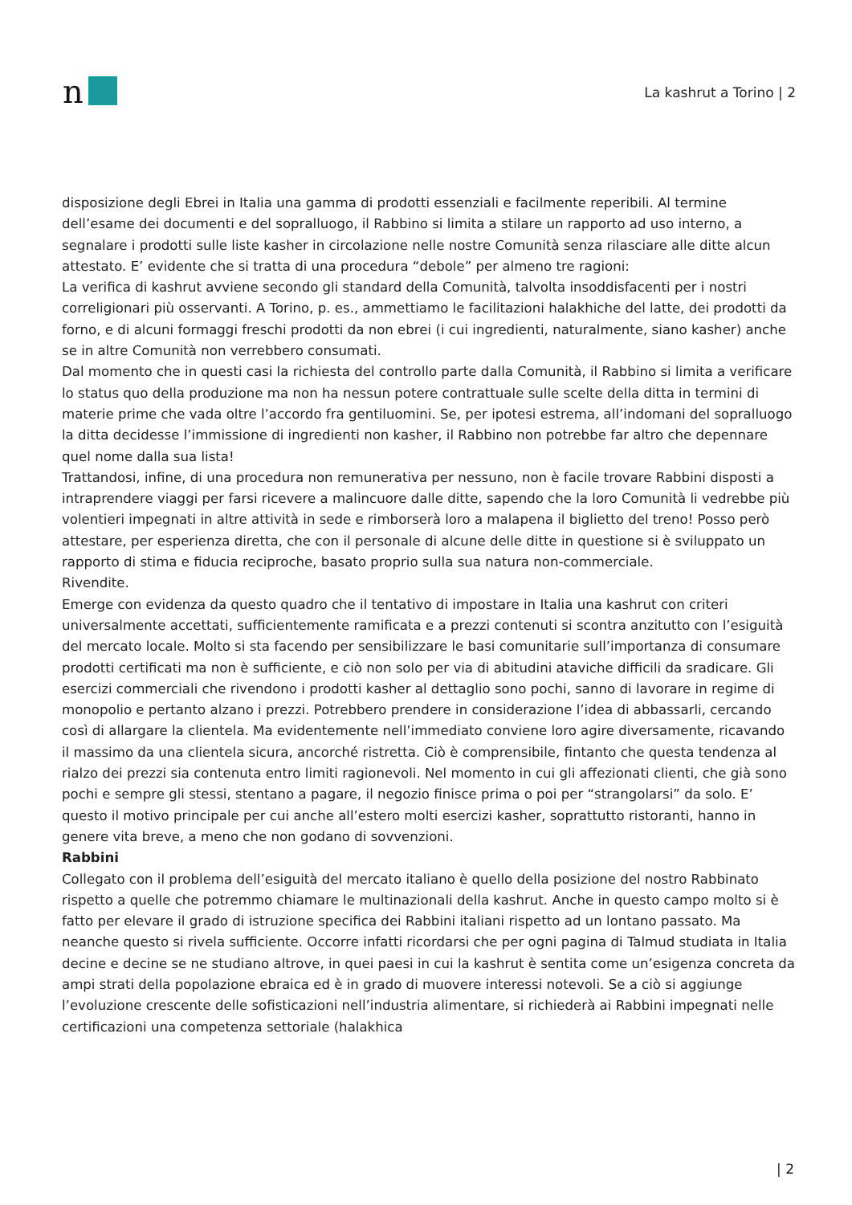n
La kashrut a Torino | 2
disposizione degli Ebrei in Italia una gamma di prodotti essenziali e facilmente reperibili. Al termine dell’esame dei documenti e del sopralluogo, il Rabbino si limita a stilare un rapporto ad uso interno, a segnalare i prodotti sulle liste kasher in circolazione nelle nostre Comunità senza rilasciare alle ditte alcun attestato. E’ evidente che si tratta di una procedura “debole” per almeno tre ragioni:
La verifica di kashrut avviene secondo gli standard della Comunità, talvolta insoddisfacenti per i nostri correligionari più osservanti. A Torino, p. es., ammettiamo le facilitazioni halakhiche del latte, dei prodotti da forno, e di alcuni formaggi freschi prodotti da non ebrei (i cui ingredienti, naturalmente, siano kasher) anche se in altre Comunità non verrebbero consumati.
Dal momento che in questi casi la richiesta del controllo parte dalla Comunità, il Rabbino si limita a verificare lo status quo della produzione ma non ha nessun potere contrattuale sulle scelte della ditta in termini di materie prime che vada oltre l’accordo fra gentiluomini. Se, per ipotesi estrema, all’indomani del sopralluogo la ditta decidesse l’immissione di ingredienti non kasher, il Rabbino non potrebbe far altro che depennare quel nome dalla sua lista!
Trattandosi, infine, di una procedura non remunerativa per nessuno, non è facile trovare Rabbini disposti a intraprendere viaggi per farsi ricevere a malincuore dalle ditte, sapendo che la loro Comunità li vedrebbe più volentieri impegnati in altre attività in sede e rimborserà loro a malapena il biglietto del treno! Posso però attestare, per esperienza diretta, che con il personale di alcune delle ditte in questione si è sviluppato un rapporto di stima e fiducia reciproche, basato proprio sulla sua natura non-commerciale.
Rivendite.
Emerge con evidenza da questo quadro che il tentativo di impostare in Italia una kashrut con criteri universalmente accettati, sufficientemente ramificata e a prezzi contenuti si scontra anzitutto con l’esiguità del mercato locale. Molto si sta facendo per sensibilizzare le basi comunitarie sull’importanza di consumare prodotti certificati ma non è sufficiente, e ciò non solo per via di abitudini ataviche difficili da sradicare. Gli esercizi commerciali che rivendono i prodotti kasher al dettaglio sono pochi, sanno di lavorare in regime di monopolio e pertanto alzano i prezzi. Potrebbero prendere in considerazione l’idea di abbassarli, cercando così di allargare la clientela. Ma evidentemente nell’immediato conviene loro agire diversamente, ricavando il massimo da una clientela sicura, ancorché ristretta. Ciò è comprensibile, fintanto che questa tendenza al rialzo dei prezzi sia contenuta entro limiti ragionevoli. Nel momento in cui gli affezionati clienti, che già sono pochi e sempre gli stessi, stentano a pagare, il negozio finisce prima o poi per “strangolarsi” da solo. E’ questo il motivo principale per cui anche all’estero molti esercizi kasher, soprattutto ristoranti, hanno in genere vita breve, a meno che non godano di sovvenzioni.
Rabbini
Collegato con il problema dell’esiguità del mercato italiano è quello della posizione del nostro Rabbinato rispetto a quelle che potremmo chiamare le multinazionali della kashrut. Anche in questo campo molto si è fatto per elevare il grado di istruzione specifica dei Rabbini italiani rispetto ad un lontano passato. Ma neanche questo si rivela sufficiente. Occorre infatti ricordarsi che per ogni pagina di Talmud studiata in Italia decine e decine se ne studiano altrove, in quei paesi in cui la kashrut è sentita come un’esigenza concreta da ampi strati della popolazione ebraica ed è in grado di muovere interessi notevoli. Se a ciò si aggiunge l’evoluzione crescente delle sofisticazioni nell’industria alimentare, si richiederà ai Rabbini impegnati nelle certificazioni una competenza settoriale (halakhica
| 2